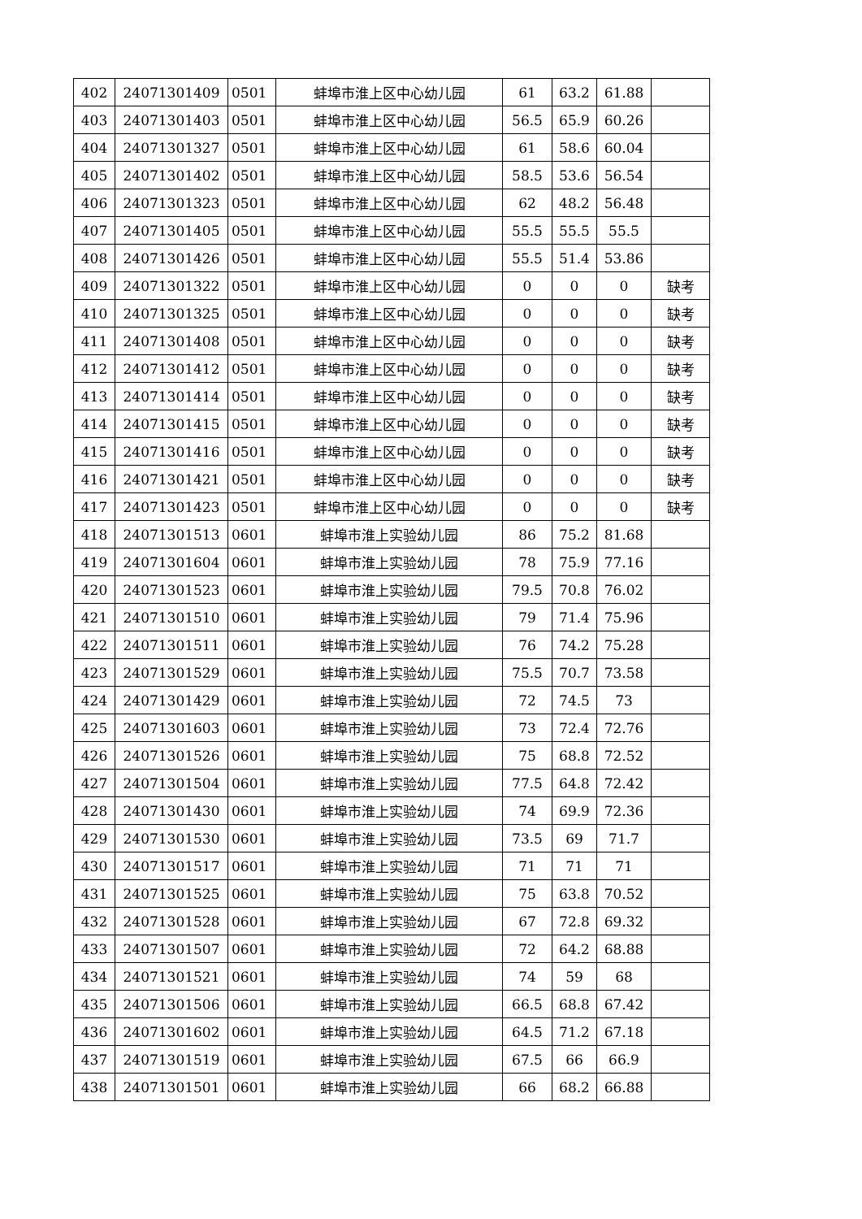| 402 | 24071301409 | 0501 | 蚌埠市淮上区中心幼儿园 | 61 | 63.2 | 61.88 | |
| 403 | 24071301403 | 0501 | 蚌埠市淮上区中心幼儿园 | 56.5 | 65.9 | 60.26 | |
| 404 | 24071301327 | 0501 | 蚌埠市淮上区中心幼儿园 | 61 | 58.6 | 60.04 | |
| 405 | 24071301402 | 0501 | 蚌埠市淮上区中心幼儿园 | 58.5 | 53.6 | 56.54 | |
| 406 | 24071301323 | 0501 | 蚌埠市淮上区中心幼儿园 | 62 | 48.2 | 56.48 | |
| 407 | 24071301405 | 0501 | 蚌埠市淮上区中心幼儿园 | 55.5 | 55.5 | 55.5 | |
| 408 | 24071301426 | 0501 | 蚌埠市淮上区中心幼儿园 | 55.5 | 51.4 | 53.86 | |
| 409 | 24071301322 | 0501 | 蚌埠市淮上区中心幼儿园 | 0 | 0 | 0 | 缺考 |
| 410 | 24071301325 | 0501 | 蚌埠市淮上区中心幼儿园 | 0 | 0 | 0 | 缺考 |
| 411 | 24071301408 | 0501 | 蚌埠市淮上区中心幼儿园 | 0 | 0 | 0 | 缺考 |
| 412 | 24071301412 | 0501 | 蚌埠市淮上区中心幼儿园 | 0 | 0 | 0 | 缺考 |
| 413 | 24071301414 | 0501 | 蚌埠市淮上区中心幼儿园 | 0 | 0 | 0 | 缺考 |
| 414 | 24071301415 | 0501 | 蚌埠市淮上区中心幼儿园 | 0 | 0 | 0 | 缺考 |
| 415 | 24071301416 | 0501 | 蚌埠市淮上区中心幼儿园 | 0 | 0 | 0 | 缺考 |
| 416 | 24071301421 | 0501 | 蚌埠市淮上区中心幼儿园 | 0 | 0 | 0 | 缺考 |
| 417 | 24071301423 | 0501 | 蚌埠市淮上区中心幼儿园 | 0 | 0 | 0 | 缺考 |
| 418 | 24071301513 | 0601 | 蚌埠市淮上实验幼儿园 | 86 | 75.2 | 81.68 | |
| 419 | 24071301604 | 0601 | 蚌埠市淮上实验幼儿园 | 78 | 75.9 | 77.16 | |
| 420 | 24071301523 | 0601 | 蚌埠市淮上实验幼儿园 | 79.5 | 70.8 | 76.02 | |
| 421 | 24071301510 | 0601 | 蚌埠市淮上实验幼儿园 | 79 | 71.4 | 75.96 | |
| 422 | 24071301511 | 0601 | 蚌埠市淮上实验幼儿园 | 76 | 74.2 | 75.28 | |
| 423 | 24071301529 | 0601 | 蚌埠市淮上实验幼儿园 | 75.5 | 70.7 | 73.58 | |
| 424 | 24071301429 | 0601 | 蚌埠市淮上实验幼儿园 | 72 | 74.5 | 73 | |
| 425 | 24071301603 | 0601 | 蚌埠市淮上实验幼儿园 | 73 | 72.4 | 72.76 | |
| 426 | 24071301526 | 0601 | 蚌埠市淮上实验幼儿园 | 75 | 68.8 | 72.52 | |
| 427 | 24071301504 | 0601 | 蚌埠市淮上实验幼儿园 | 77.5 | 64.8 | 72.42 | |
| 428 | 24071301430 | 0601 | 蚌埠市淮上实验幼儿园 | 74 | 69.9 | 72.36 | |
| 429 | 24071301530 | 0601 | 蚌埠市淮上实验幼儿园 | 73.5 | 69 | 71.7 | |
| 430 | 24071301517 | 0601 | 蚌埠市淮上实验幼儿园 | 71 | 71 | 71 | |
| 431 | 24071301525 | 0601 | 蚌埠市淮上实验幼儿园 | 75 | 63.8 | 70.52 | |
| 432 | 24071301528 | 0601 | 蚌埠市淮上实验幼儿园 | 67 | 72.8 | 69.32 | |
| 433 | 24071301507 | 0601 | 蚌埠市淮上实验幼儿园 | 72 | 64.2 | 68.88 | |
| 434 | 24071301521 | 0601 | 蚌埠市淮上实验幼儿园 | 74 | 59 | 68 | |
| 435 | 24071301506 | 0601 | 蚌埠市淮上实验幼儿园 | 66.5 | 68.8 | 67.42 | |
| 436 | 24071301602 | 0601 | 蚌埠市淮上实验幼儿园 | 64.5 | 71.2 | 67.18 | |
| 437 | 24071301519 | 0601 | 蚌埠市淮上实验幼儿园 | 67.5 | 66 | 66.9 | |
| 438 | 24071301501 | 0601 | 蚌埠市淮上实验幼儿园 | 66 | 68.2 | 66.88 | |